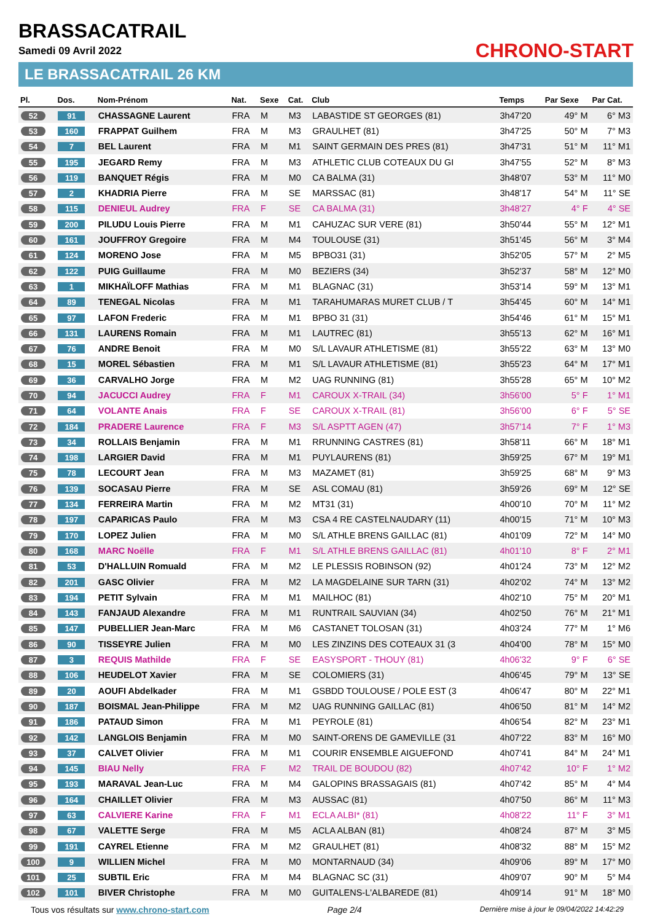BRASSACATRAIL
Samedi 09 Avril 2022 CHRONO-START
LE BRASSACATRAIL 26 KM
| Pl. | Dos. | Nom-Prénom | Nat. | Sexe | Cat. | Club | Temps | Par Sexe | Par Cat. |
| --- | --- | --- | --- | --- | --- | --- | --- | --- | --- |
| 52 | 91 | CHASSAGNE Laurent | FRA | M | M3 | LABASTIDE ST GEORGES (81) | 3h47'20 | 49° M | 6° M3 |
| 53 | 160 | FRAPPAT Guilhem | FRA | M | M3 | GRAULHET (81) | 3h47'25 | 50° M | 7° M3 |
| 54 | 7 | BEL Laurent | FRA | M | M1 | SAINT GERMAIN DES PRES (81) | 3h47'31 | 51° M | 11° M1 |
| 55 | 195 | JEGARD Remy | FRA | M | M3 | ATHLETIC CLUB COTEAUX DU GI | 3h47'55 | 52° M | 8° M3 |
| 56 | 119 | BANQUET Régis | FRA | M | M0 | CA BALMA (31) | 3h48'07 | 53° M | 11° M0 |
| 57 | 2 | KHADRIA Pierre | FRA | M | SE | MARSSAC (81) | 3h48'17 | 54° M | 11° SE |
| 58 | 115 | DENIEUL Audrey | FRA | F | SE | CA BALMA (31) | 3h48'27 | 4° F | 4° SE |
| 59 | 200 | PILUDU Louis Pierre | FRA | M | M1 | CAHUZAC SUR VERE (81) | 3h50'44 | 55° M | 12° M1 |
| 60 | 161 | JOUFFROY Gregoire | FRA | M | M4 | TOULOUSE (31) | 3h51'45 | 56° M | 3° M4 |
| 61 | 124 | MORENO Jose | FRA | M | M5 | BPBO31 (31) | 3h52'05 | 57° M | 2° M5 |
| 62 | 122 | PUIG Guillaume | FRA | M | M0 | BEZIERS (34) | 3h52'37 | 58° M | 12° M0 |
| 63 | 1 | MIKHAÏLOFF Mathias | FRA | M | M1 | BLAGNAC (31) | 3h53'14 | 59° M | 13° M1 |
| 64 | 89 | TENEGAL Nicolas | FRA | M | M1 | TARAHUMARAS MURET CLUB / T | 3h54'45 | 60° M | 14° M1 |
| 65 | 97 | LAFON Frederic | FRA | M | M1 | BPBO 31 (31) | 3h54'46 | 61° M | 15° M1 |
| 66 | 131 | LAURENS Romain | FRA | M | M1 | LAUTREC (81) | 3h55'13 | 62° M | 16° M1 |
| 67 | 76 | ANDRE Benoit | FRA | M | M0 | S/L LAVAUR ATHLETISME (81) | 3h55'22 | 63° M | 13° M0 |
| 68 | 15 | MOREL Sébastien | FRA | M | M1 | S/L LAVAUR ATHLETISME (81) | 3h55'23 | 64° M | 17° M1 |
| 69 | 36 | CARVALHO Jorge | FRA | M | M2 | UAG RUNNING (81) | 3h55'28 | 65° M | 10° M2 |
| 70 | 94 | JACUCCI Audrey | FRA | F | M1 | CAROUX X-TRAIL (34) | 3h56'00 | 5° F | 1° M1 |
| 71 | 64 | VOLANTE Anais | FRA | F | SE | CAROUX X-TRAIL (81) | 3h56'00 | 6° F | 5° SE |
| 72 | 184 | PRADERE Laurence | FRA | F | M3 | S/L ASPTT AGEN (47) | 3h57'14 | 7° F | 1° M3 |
| 73 | 34 | ROLLAIS Benjamin | FRA | M | M1 | RRUNNING CASTRES (81) | 3h58'11 | 66° M | 18° M1 |
| 74 | 198 | LARGIER David | FRA | M | M1 | PUYLAURENS (81) | 3h59'25 | 67° M | 19° M1 |
| 75 | 78 | LECOURT Jean | FRA | M | M3 | MAZAMET (81) | 3h59'25 | 68° M | 9° M3 |
| 76 | 139 | SOCASAU Pierre | FRA | M | SE | ASL COMAU (81) | 3h59'26 | 69° M | 12° SE |
| 77 | 134 | FERREIRA Martin | FRA | M | M2 | MT31 (31) | 4h00'10 | 70° M | 11° M2 |
| 78 | 197 | CAPARICAS Paulo | FRA | M | M3 | CSA 4 RE CASTELNAUDARY (11) | 4h00'15 | 71° M | 10° M3 |
| 79 | 170 | LOPEZ Julien | FRA | M | M0 | S/L ATHLE BRENS GAILLAC (81) | 4h01'09 | 72° M | 14° M0 |
| 80 | 168 | MARC Noëlle | FRA | F | M1 | S/L ATHLE BRENS GAILLAC (81) | 4h01'10 | 8° F | 2° M1 |
| 81 | 53 | D'HALLUIN Romuald | FRA | M | M2 | LE PLESSIS ROBINSON (92) | 4h01'24 | 73° M | 12° M2 |
| 82 | 201 | GASC Olivier | FRA | M | M2 | LA MAGDELAINE SUR TARN (31) | 4h02'02 | 74° M | 13° M2 |
| 83 | 194 | PETIT Sylvain | FRA | M | M1 | MAILHOC (81) | 4h02'10 | 75° M | 20° M1 |
| 84 | 143 | FANJAUD Alexandre | FRA | M | M1 | RUNTRAIL SAUVIAN (34) | 4h02'50 | 76° M | 21° M1 |
| 85 | 147 | PUBELLIER Jean-Marc | FRA | M | M6 | CASTANET TOLOSAN (31) | 4h03'24 | 77° M | 1° M6 |
| 86 | 90 | TISSEYRE Julien | FRA | M | M0 | LES ZINZINS DES COTEAUX 31 (3 | 4h04'00 | 78° M | 15° M0 |
| 87 | 3 | REQUIS Mathilde | FRA | F | SE | EASYSPORT - THOUY (81) | 4h06'32 | 9° F | 6° SE |
| 88 | 106 | HEUDELOT Xavier | FRA | M | SE | COLOMIERS (31) | 4h06'45 | 79° M | 13° SE |
| 89 | 20 | AOUFI Abdelkader | FRA | M | M1 | GSBDD TOULOUSE / POLE EST (3 | 4h06'47 | 80° M | 22° M1 |
| 90 | 187 | BOISMAL Jean-Philippe | FRA | M | M2 | UAG RUNNING GAILLAC (81) | 4h06'50 | 81° M | 14° M2 |
| 91 | 186 | PATAUD Simon | FRA | M | M1 | PEYROLE (81) | 4h06'54 | 82° M | 23° M1 |
| 92 | 142 | LANGLOIS Benjamin | FRA | M | M0 | SAINT-ORENS DE GAMEVILLE (31 | 4h07'22 | 83° M | 16° M0 |
| 93 | 37 | CALVET Olivier | FRA | M | M1 | COURIR ENSEMBLE AIGUEFOND | 4h07'41 | 84° M | 24° M1 |
| 94 | 145 | BIAU Nelly | FRA | F | M2 | TRAIL DE BOUDOU (82) | 4h07'42 | 10° F | 1° M2 |
| 95 | 193 | MARAVAL Jean-Luc | FRA | M | M4 | GALOPINS BRASSAGAIS (81) | 4h07'42 | 85° M | 4° M4 |
| 96 | 164 | CHAILLET Olivier | FRA | M | M3 | AUSSAC (81) | 4h07'50 | 86° M | 11° M3 |
| 97 | 63 | CALVIERE Karine | FRA | F | M1 | ECLA ALBI* (81) | 4h08'22 | 11° F | 3° M1 |
| 98 | 67 | VALETTE Serge | FRA | M | M5 | ACLA ALBAN (81) | 4h08'24 | 87° M | 3° M5 |
| 99 | 191 | CAYREL Etienne | FRA | M | M2 | GRAULHET (81) | 4h08'32 | 88° M | 15° M2 |
| 100 | 9 | WILLIEN Michel | FRA | M | M0 | MONTARNAUD (34) | 4h09'06 | 89° M | 17° M0 |
| 101 | 25 | SUBTIL Eric | FRA | M | M4 | BLAGNAC SC (31) | 4h09'07 | 90° M | 5° M4 |
| 102 | 101 | BIVER Christophe | FRA | M | M0 | GUITALENS-L'ALBAREDE (81) | 4h09'14 | 91° M | 18° M0 |
Tous vos résultats sur www.chrono-start.com Page 2/4 Dernière mise à jour le 09/04/2022 14:42:29